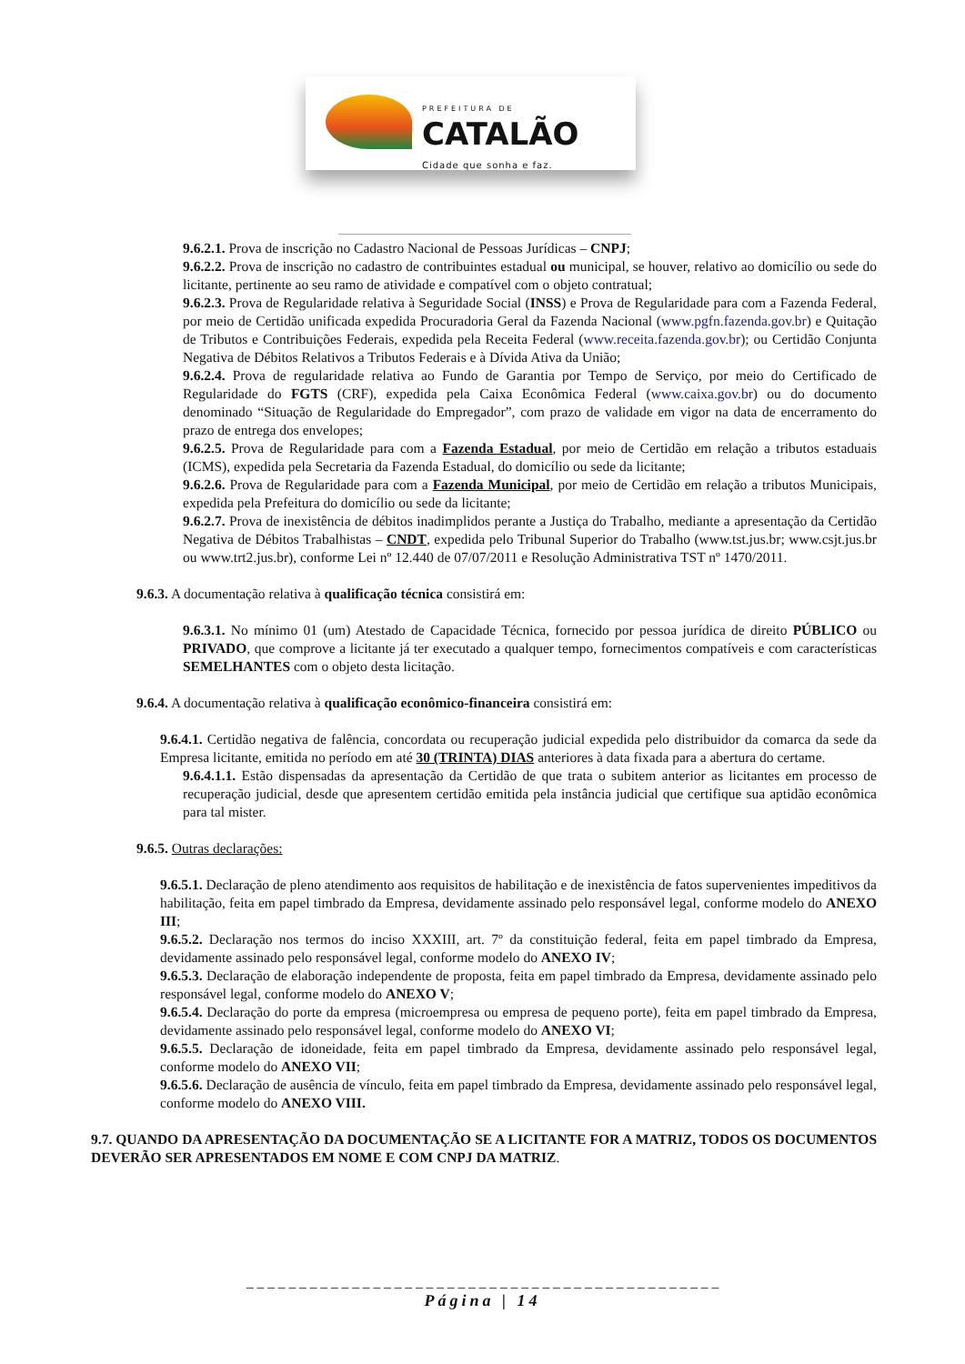PREFEITURA DE
CATALÃO
Cidade que sonha e faz.
9.6.2.1. Prova de inscrição no Cadastro Nacional de Pessoas Jurídicas – CNPJ;
9.6.2.2. Prova de inscrição no cadastro de contribuintes estadual ou municipal, se houver, relativo ao domicílio ou sede do licitante, pertinente ao seu ramo de atividade e compatível com o objeto contratual;
9.6.2.3. Prova de Regularidade relativa à Seguridade Social (INSS) e Prova de Regularidade para com a Fazenda Federal, por meio de Certidão unificada expedida Procuradoria Geral da Fazenda Nacional (www.pgfn.fazenda.gov.br) e Quitação de Tributos e Contribuições Federais, expedida pela Receita Federal (www.receita.fazenda.gov.br); ou Certidão Conjunta Negativa de Débitos Relativos a Tributos Federais e à Dívida Ativa da União;
9.6.2.4. Prova de regularidade relativa ao Fundo de Garantia por Tempo de Serviço, por meio do Certificado de Regularidade do FGTS (CRF), expedida pela Caixa Econômica Federal (www.caixa.gov.br) ou do documento denominado “Situação de Regularidade do Empregador”, com prazo de validade em vigor na data de encerramento do prazo de entrega dos envelopes;
9.6.2.5. Prova de Regularidade para com a Fazenda Estadual, por meio de Certidão em relação a tributos estaduais (ICMS), expedida pela Secretaria da Fazenda Estadual, do domicílio ou sede da licitante;
9.6.2.6. Prova de Regularidade para com a Fazenda Municipal, por meio de Certidão em relação a tributos Municipais, expedida pela Prefeitura do domicílio ou sede da licitante;
9.6.2.7. Prova de inexistência de débitos inadimplidos perante a Justiça do Trabalho, mediante a apresentação da Certidão Negativa de Débitos Trabalhistas – CNDT, expedida pelo Tribunal Superior do Trabalho (www.tst.jus.br; www.csjt.jus.br ou www.trt2.jus.br), conforme Lei nº 12.440 de 07/07/2011 e Resolução Administrativa TST nº 1470/2011.
9.6.3. A documentação relativa à qualificação técnica consistirá em:
9.6.3.1. No mínimo 01 (um) Atestado de Capacidade Técnica, fornecido por pessoa jurídica de direito PÚBLICO ou PRIVADO, que comprove a licitante já ter executado a qualquer tempo, fornecimentos compatíveis e com características SEMELHANTES com o objeto desta licitação.
9.6.4. A documentação relativa à qualificação econômico-financeira consistirá em:
9.6.4.1. Certidão negativa de falência, concordata ou recuperação judicial expedida pelo distribuidor da comarca da sede da Empresa licitante, emitida no período em até 30 (TRINTA) DIAS anteriores à data fixada para a abertura do certame.
9.6.4.1.1. Estão dispensadas da apresentação da Certidão de que trata o subitem anterior as licitantes em processo de recuperação judicial, desde que apresentem certidão emitida pela instância judicial que certifique sua aptidão econômica para tal mister.
9.6.5. Outras declarações:
9.6.5.1. Declaração de pleno atendimento aos requisitos de habilitação e de inexistência de fatos supervenientes impeditivos da habilitação, feita em papel timbrado da Empresa, devidamente assinado pelo responsável legal, conforme modelo do ANEXO III;
9.6.5.2. Declaração nos termos do inciso XXXIII, art. 7º da constituição federal, feita em papel timbrado da Empresa, devidamente assinado pelo responsável legal, conforme modelo do ANEXO IV;
9.6.5.3. Declaração de elaboração independente de proposta, feita em papel timbrado da Empresa, devidamente assinado pelo responsável legal, conforme modelo do ANEXO V;
9.6.5.4. Declaração do porte da empresa (microempresa ou empresa de pequeno porte), feita em papel timbrado da Empresa, devidamente assinado pelo responsável legal, conforme modelo do ANEXO VI;
9.6.5.5. Declaração de idoneidade, feita em papel timbrado da Empresa, devidamente assinado pelo responsável legal, conforme modelo do ANEXO VII;
9.6.5.6. Declaração de ausência de vínculo, feita em papel timbrado da Empresa, devidamente assinado pelo responsável legal, conforme modelo do ANEXO VIII.
9.7. QUANDO DA APRESENTAÇÃO DA DOCUMENTAÇÃO SE A LICITANTE FOR A MATRIZ, TODOS OS DOCUMENTOS DEVERÃO SER APRESENTADOS EM NOME E COM CNPJ DA MATRIZ.
_ _ _ _ _ _ _ _ _ _ _ _ _ _ _ _ _ _ _ _ _ _ _ _ _ _ _ _ _ _ _ _ _ _ _ _ _ _ _ _ _ _ _ _ _
Página | 14